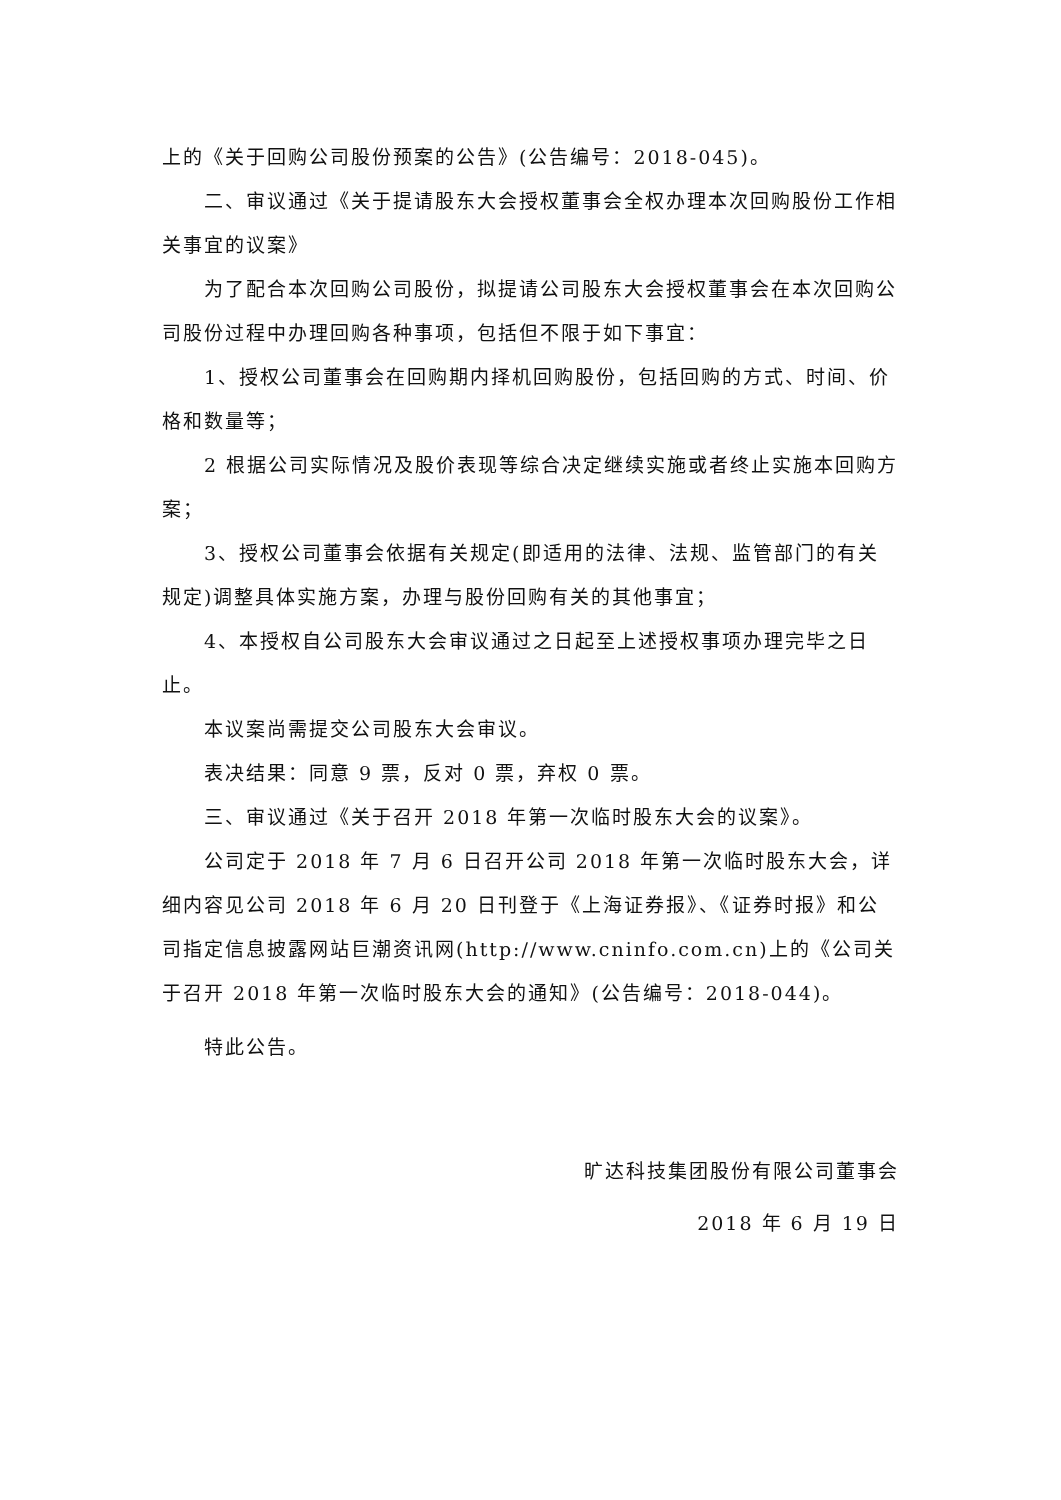上的《关于回购公司股份预案的公告》(公告编号：2018-045)。
二、审议通过《关于提请股东大会授权董事会全权办理本次回购股份工作相关事宜的议案》
为了配合本次回购公司股份，拟提请公司股东大会授权董事会在本次回购公司股份过程中办理回购各种事项，包括但不限于如下事宜：
1、授权公司董事会在回购期内择机回购股份，包括回购的方式、时间、价格和数量等；
2 根据公司实际情况及股价表现等综合决定继续实施或者终止实施本回购方案；
3、授权公司董事会依据有关规定(即适用的法律、法规、监管部门的有关规定)调整具体实施方案，办理与股份回购有关的其他事宜；
4、本授权自公司股东大会审议通过之日起至上述授权事项办理完毕之日止。
本议案尚需提交公司股东大会审议。
表决结果：同意 9 票，反对 0 票，弃权 0 票。
三、审议通过《关于召开 2018 年第一次临时股东大会的议案》。
公司定于 2018 年 7 月 6 日召开公司 2018 年第一次临时股东大会，详细内容见公司 2018 年 6 月 20 日刊登于《上海证券报》、《证券时报》和公司指定信息披露网站巨潮资讯网(http://www.cninfo.com.cn)上的《公司关于召开 2018 年第一次临时股东大会的通知》(公告编号：2018-044)。
特此公告。
旷达科技集团股份有限公司董事会
2018 年 6 月 19 日